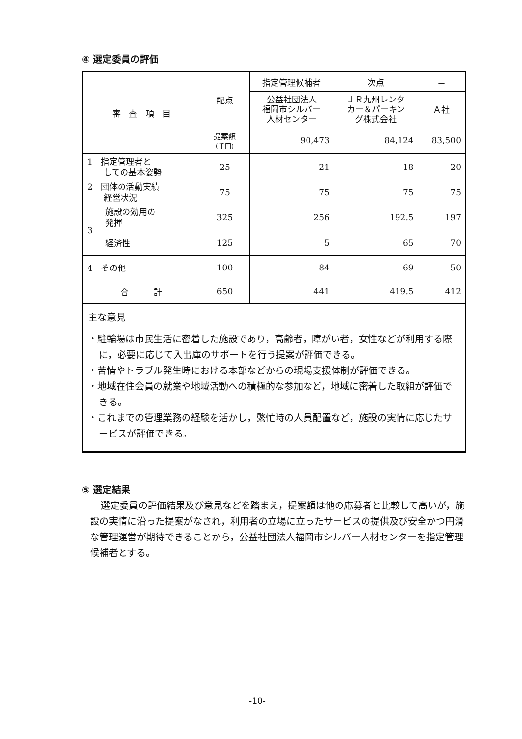④ 選定委員の評価
| 審 査 項 目 | | 配点 | 指定管理候補者 | 次点 | － |
| --- | --- | --- | --- | --- | --- |
| | | | 公益社団法人 福岡市シルバー 人材センター | ＪＲ九州レンタ カー＆パーキン グ株式会社 | Ａ社 |
| | | 提案額 (千円) | 90,473 | 84,124 | 83,500 |
| 1 指定管理者と しての基本姿勢 | | 25 | 21 | 18 | 20 |
| 2 団体の活動実績 経営状況 | | 75 | 75 | 75 | 75 |
| 3 | 施設の効用の 発揮 | 325 | 256 | 192.5 | 197 |
| | 経済性 | 125 | 5 | 65 | 70 |
| 4 その他 | | 100 | 84 | 69 | 50 |
| 合 計 | | 650 | 441 | 419.5 | 412 |
主な意見
・駐輪場は市民生活に密着した施設であり，高齢者，障がい者，女性などが利用する際に，必要に応じて入出庫のサポートを行う提案が評価できる。
・苦情やトラブル発生時における本部などからの現場支援体制が評価できる。
・地域在住会員の就業や地域活動への積極的な参加など，地域に密着した取組が評価できる。
・これまでの管理業務の経験を活かし，繁忙時の人員配置など，施設の実情に応じたサービスが評価できる。
⑤ 選定結果
選定委員の評価結果及び意見などを踏まえ，提案額は他の応募者と比較して高いが，施設の実情に沿った提案がなされ，利用者の立場に立ったサービスの提供及び安全かつ円滑な管理運営が期待できることから，公益社団法人福岡市シルバー人材センターを指定管理候補者とする。
-10-